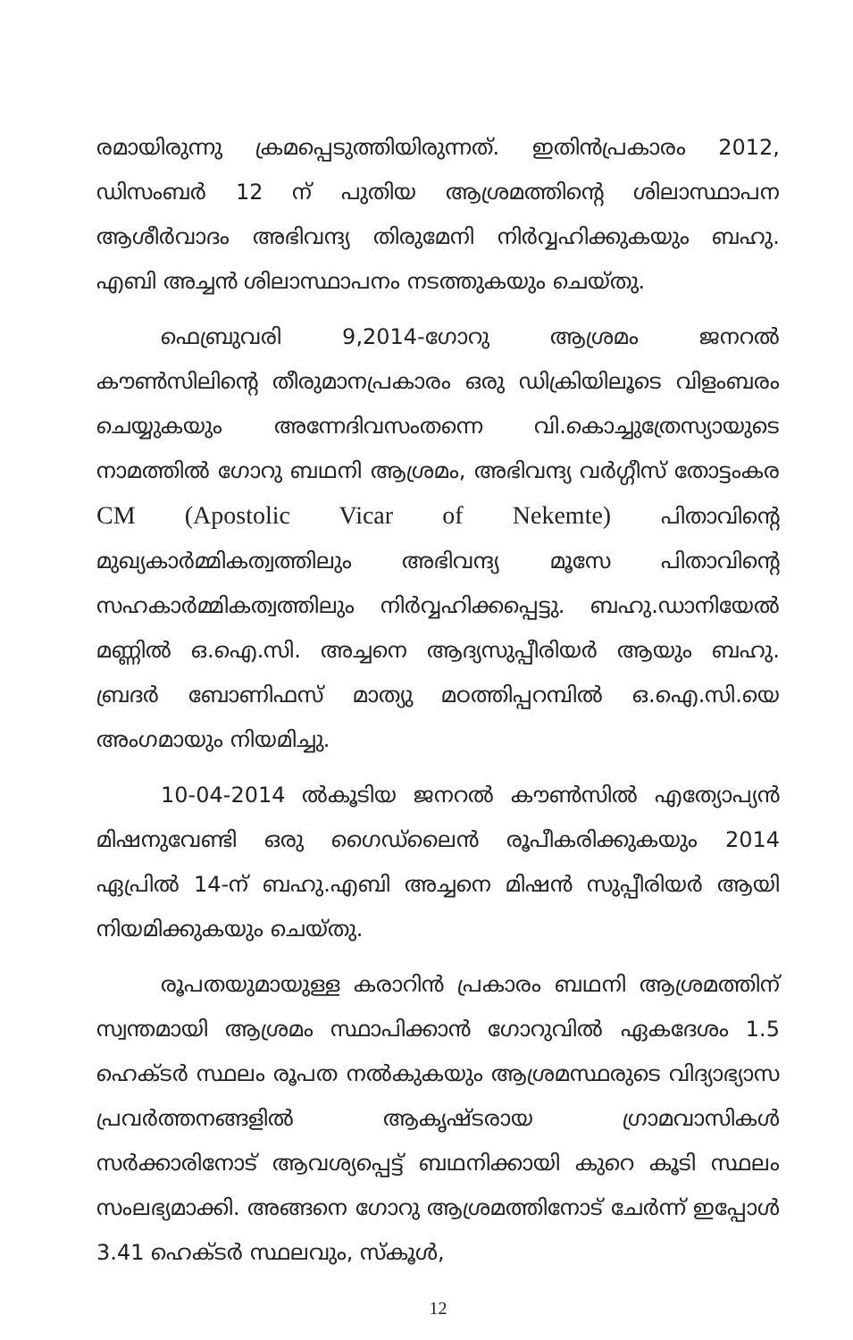രമായിരുന്നു ക്രമപ്പെടുത്തിയിരുന്നത്. ഇതിൻപ്രകാരം 2012, ഡിസംബർ 12 ന് പുതിയ ആശ്രമത്തിന്റെ ശിലാസ്ഥാപന ആശീർവാദം അഭിവന്ദ്യ തിരുമേനി നിർവ്വഹിക്കുകയും ബഹു. എബി അച്ചൻ ശിലാസ്ഥാപനം നടത്തുകയും ചെയ്തു.
ഫെബ്രുവരി 9,2014-ഗോറു ആശ്രമം ജനറൽ കൗൺസിലിന്റെ തീരുമാനപ്രകാരം ഒരു ഡിക്രിയിലൂടെ വിളംബരം ചെയ്യുകയും അന്നേദിവസംതന്നെ വി.കൊച്ചുത്രേസ്യായുടെ നാമത്തിൽ ഗോറു ബഥനി ആശ്രമം, അഭിവന്ദ്യ വർഗ്ഗീസ് തോട്ടംകര CM (Apostolic Vicar of Nekemte) പിതാവിന്റെ മുഖ്യകാർമ്മികത്വത്തിലും അഭിവന്ദ്യ മൂസേ പിതാവിന്റെ സഹകാർമ്മികത്വത്തിലും നിർവ്വഹിക്കപ്പെട്ടു. ബഹു.ഡാനിയേൽ മണ്ണിൽ ഒ.ഐ.സി. അച്ചനെ ആദ്യസുപ്പീരിയർ ആയും ബഹു. ബ്രദർ ബോണിഫസ് മാത്യു മഠത്തിപ്പറമ്പിൽ ഒ.ഐ.സി.യെ അംഗമായും നിയമിച്ചു.
10-04-2014 ൽകൂടിയ ജനറൽ കൗൺസിൽ എത്യോപ്യൻ മിഷനുവേണ്ടി ഒരു ഗൈഡ്‌ലൈൻ രൂപീകരിക്കുകയും 2014 ഏപ്രിൽ 14-ന് ബഹു.എബി അച്ചനെ മിഷൻ സുപ്പീരിയർ ആയി നിയമിക്കുകയും ചെയ്തു.
രൂപതയുമായുള്ള കരാറിൻ പ്രകാരം ബഥനി ആശ്രമത്തിന് സ്വന്തമായി ആശ്രമം സ്ഥാപിക്കാൻ ഗോറുവിൽ ഏകദേശം 1.5 ഹെക്ടർ സ്ഥലം രൂപത നൽകുകയും ആശ്രമസ്ഥരുടെ വിദ്യാഭ്യാസ പ്രവർത്തനങ്ങളിൽ ആകൃഷ്ടരായ ഗ്രാമവാസികൾ സർക്കാരിനോട് ആവശ്യപ്പെട്ട് ബഥനിക്കായി കുറെ കൂടി സ്ഥലം സംലഭ്യമാക്കി. അങ്ങനെ ഗോറു ആശ്രമത്തിനോട് ചേർന്ന് ഇപ്പോൾ 3.41 ഹെക്ടർ സ്ഥലവും, സ്കൂൾ,
12